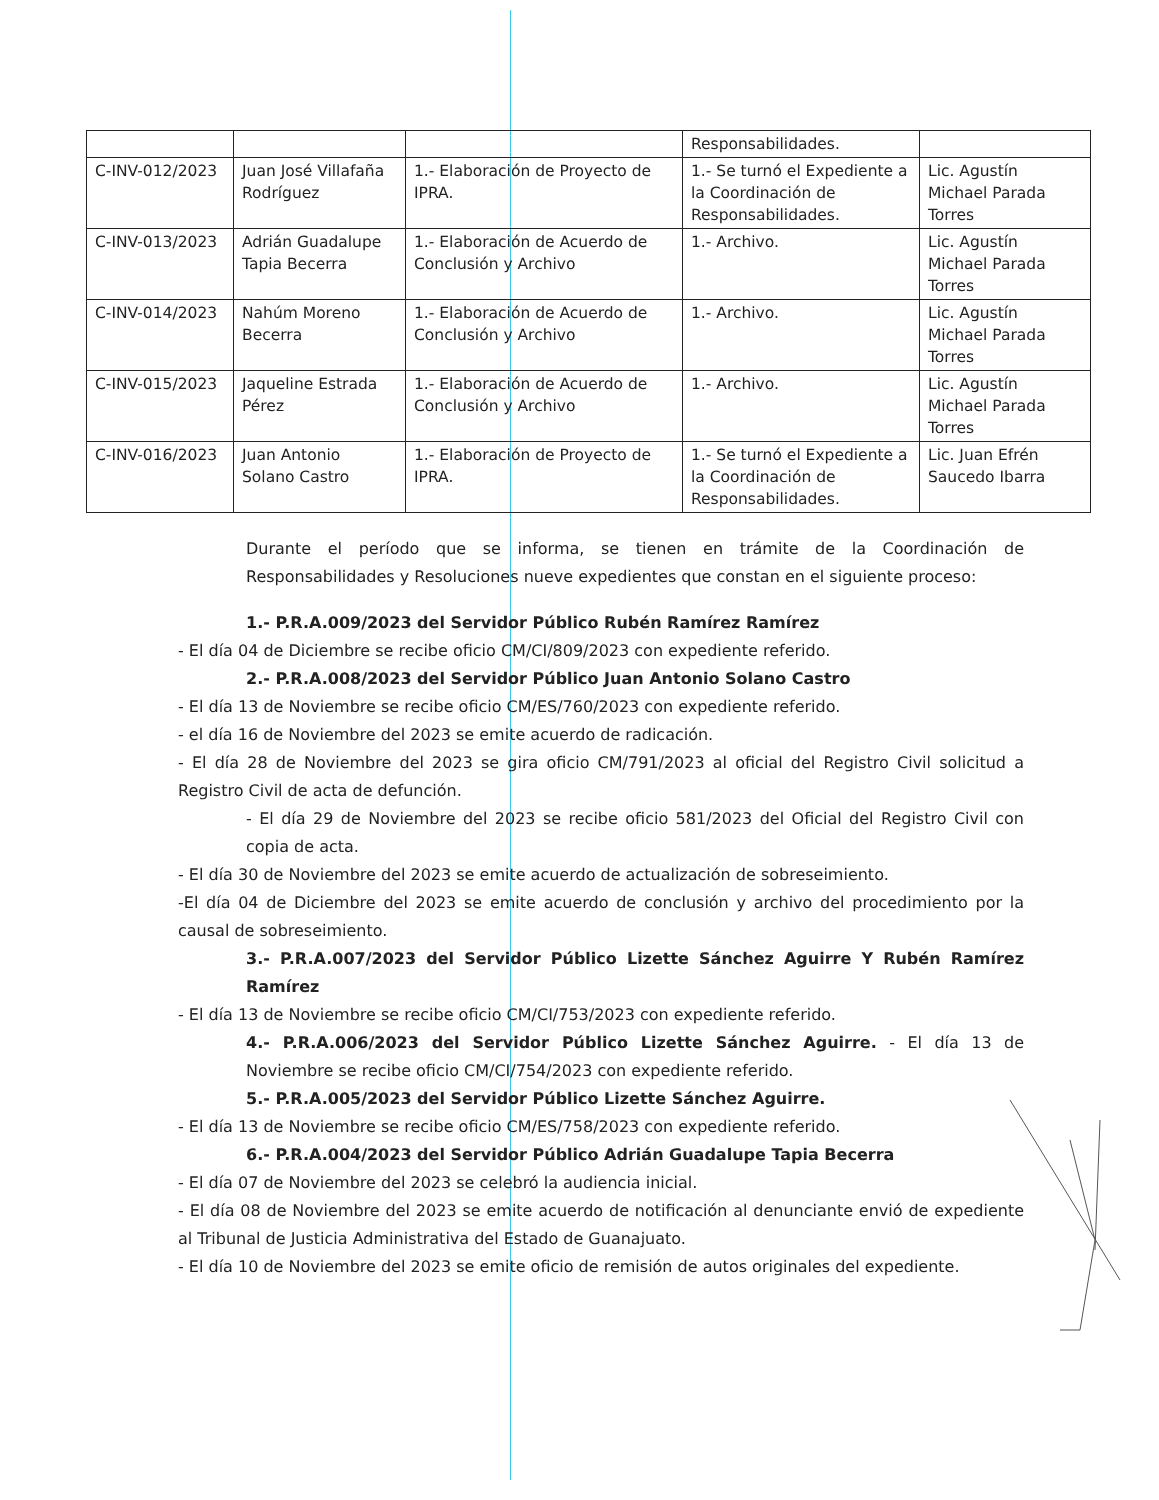| | | | Responsabilidades. | |
| C-INV-012/2023 | Juan José Villafaña Rodríguez | 1.- Elaboración de Proyecto de IPRA. | 1.- Se turnó el Expediente a la Coordinación de Responsabilidades. | Lic. Agustín Michael Parada Torres |
| C-INV-013/2023 | Adrián Guadalupe Tapia Becerra | 1.- Elaboración de Acuerdo de Conclusión y Archivo | 1.- Archivo. | Lic. Agustín Michael Parada Torres |
| C-INV-014/2023 | Nahúm Moreno Becerra | 1.- Elaboración de Acuerdo de Conclusión y Archivo | 1.- Archivo. | Lic. Agustín Michael Parada Torres |
| C-INV-015/2023 | Jaqueline Estrada Pérez | 1.- Elaboración de Acuerdo de Conclusión y Archivo | 1.- Archivo. | Lic. Agustín Michael Parada Torres |
| C-INV-016/2023 | Juan Antonio Solano Castro | 1.- Elaboración de Proyecto de IPRA. | 1.- Se turnó el Expediente a la Coordinación de Responsabilidades. | Lic. Juan Efrén Saucedo Ibarra |
Durante el período que se informa, se tienen en trámite de la Coordinación de Responsabilidades y Resoluciones nueve expedientes que constan en el siguiente proceso:
1.- P.R.A.009/2023 del Servidor Público Rubén Ramírez Ramírez
- El día 04 de Diciembre se recibe oficio CM/CI/809/2023 con expediente referido.
2.- P.R.A.008/2023 del Servidor Público Juan Antonio Solano Castro
- El día 13 de Noviembre se recibe oficio CM/ES/760/2023 con expediente referido.
- el día 16 de Noviembre del 2023 se emite acuerdo de radicación.
- El día 28 de Noviembre del 2023 se gira oficio CM/791/2023 al oficial del Registro Civil solicitud a Registro Civil de acta de defunción.
- El día 29 de Noviembre del 2023 se recibe oficio 581/2023 del Oficial del Registro Civil con copia de acta.
- El día 30 de Noviembre del 2023 se emite acuerdo de actualización de sobreseimiento.
-El día 04 de Diciembre del 2023 se emite acuerdo de conclusión y archivo del procedimiento por la causal de sobreseimiento.
3.- P.R.A.007/2023 del Servidor Público Lizette Sánchez Aguirre Y Rubén Ramírez Ramírez
- El día 13 de Noviembre se recibe oficio CM/CI/753/2023 con expediente referido.
4.- P.R.A.006/2023 del Servidor Público Lizette Sánchez Aguirre. - El día 13 de Noviembre se recibe oficio CM/CI/754/2023 con expediente referido.
5.- P.R.A.005/2023 del Servidor Público Lizette Sánchez Aguirre.
- El día 13 de Noviembre se recibe oficio CM/ES/758/2023 con expediente referido.
6.- P.R.A.004/2023 del Servidor Público Adrián Guadalupe Tapia Becerra
- El día 07 de Noviembre del 2023 se celebró la audiencia inicial.
- El día 08 de Noviembre del 2023 se emite acuerdo de notificación al denunciante envió de expediente al Tribunal de Justicia Administrativa del Estado de Guanajuato.
- El día 10 de Noviembre del 2023 se emite oficio de remisión de autos originales del expediente.